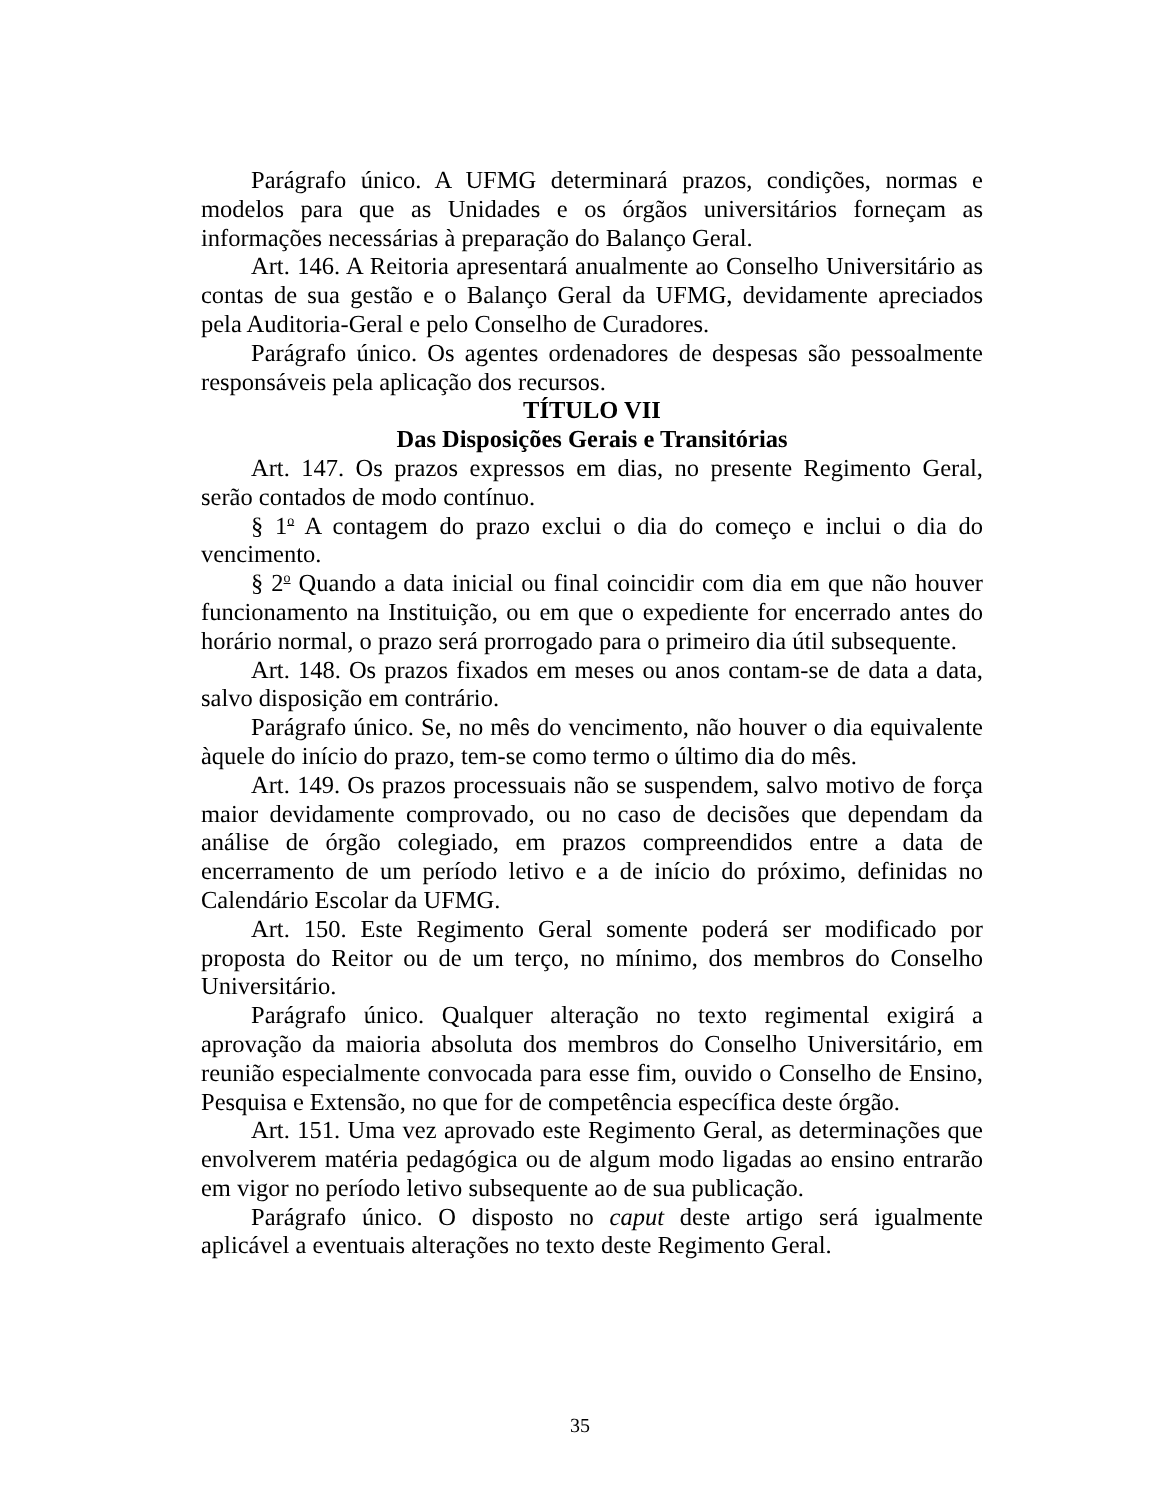Parágrafo único. A UFMG determinará prazos, condições, normas e modelos para que as Unidades e os órgãos universitários forneçam as informações necessárias à preparação do Balanço Geral.
Art. 146. A Reitoria apresentará anualmente ao Conselho Universitário as contas de sua gestão e o Balanço Geral da UFMG, devidamente apreciados pela Auditoria-Geral e pelo Conselho de Curadores.
Parágrafo único. Os agentes ordenadores de despesas são pessoalmente responsáveis pela aplicação dos recursos.
TÍTULO VII
Das Disposições Gerais e Transitórias
Art. 147. Os prazos expressos em dias, no presente Regimento Geral, serão contados de modo contínuo.
§ 1<sup>o</sup> A contagem do prazo exclui o dia do começo e inclui o dia do vencimento.
§ 2<sup>o</sup> Quando a data inicial ou final coincidir com dia em que não houver funcionamento na Instituição, ou em que o expediente for encerrado antes do horário normal, o prazo será prorrogado para o primeiro dia útil subsequente.
Art. 148. Os prazos fixados em meses ou anos contam-se de data a data, salvo disposição em contrário.
Parágrafo único. Se, no mês do vencimento, não houver o dia equivalente àquele do início do prazo, tem-se como termo o último dia do mês.
Art. 149. Os prazos processuais não se suspendem, salvo motivo de força maior devidamente comprovado, ou no caso de decisões que dependam da análise de órgão colegiado, em prazos compreendidos entre a data de encerramento de um período letivo e a de início do próximo, definidas no Calendário Escolar da UFMG.
Art. 150. Este Regimento Geral somente poderá ser modificado por proposta do Reitor ou de um terço, no mínimo, dos membros do Conselho Universitário.
Parágrafo único. Qualquer alteração no texto regimental exigirá a aprovação da maioria absoluta dos membros do Conselho Universitário, em reunião especialmente convocada para esse fim, ouvido o Conselho de Ensino, Pesquisa e Extensão, no que for de competência específica deste órgão.
Art. 151. Uma vez aprovado este Regimento Geral, as determinações que envolverem matéria pedagógica ou de algum modo ligadas ao ensino entrarão em vigor no período letivo subsequente ao de sua publicação.
Parágrafo único. O disposto no caput deste artigo será igualmente aplicável a eventuais alterações no texto deste Regimento Geral.
35